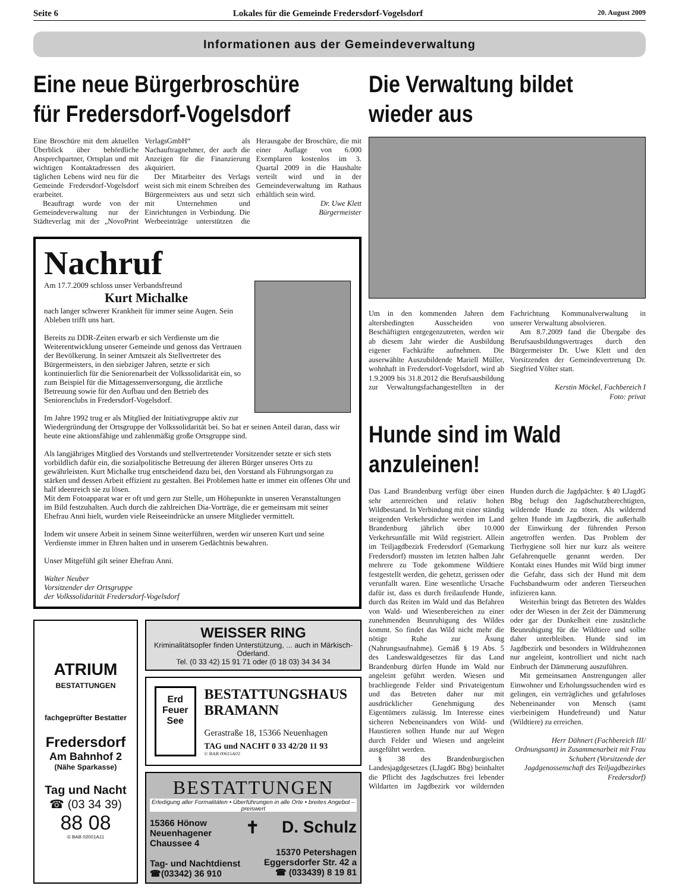Seite 6 Lokales für die Gemeinde Fredersdorf-Vogelsdorf 20. August 2009
Informationen aus der Gemeindeverwaltung
Eine neue Bürgerbroschüre für Fredersdorf-Vogelsdorf
Eine Broschüre mit dem aktuellen Überblick über behördliche Ansprechpartner, Ortsplan und mit wichtigen Kontaktadressen des täglichen Lebens wird neu für die Gemeinde Fredersdorf-Vogelsdorf erarbeitet.
Beauftragt wurde von der Gemeindeverwaltung nur der Städteverlag mit der „NovoPrint VerlagsGmbH“ als Nachauftragnehmer, der auch die Anzeigen für die Finanzierung akquiriert.
Der Mitarbeiter des Verlags weist sich mit einem Schreiben des Bürgermeisters aus und setzt sich mit Unternehmen und Einrichtungen in Verbindung. Die Werbeeinträge unterstützen die Herausgabe der Broschüre, die mit einer Auflage von 6.000 Exemplaren kostenlos im 3. Quartal 2009 in die Haushalte verteilt wird und in der Gemeindeverwaltung im Rathaus erhältlich sein wird.
Dr. Uwe Klett
Bürgermeister
Nachruf
Am 17.7.2009 schloss unser Verbandsfreund
Kurt Michalke
nach langer schwerer Krankheit für immer seine Augen. Sein Ableben trifft uns hart.
Bereits zu DDR-Zeiten erwarb er sich Verdienste um die Weiterentwicklung unserer Gemeinde und genoss das Vertrauen der Bevölkerung. In seiner Amtszeit als Stellvertreter des Bürgermeisters, in den siebziger Jahren, setzte er sich kontinuierlich für die Seniorenarbeit der Volkssolidarität ein, so zum Beispiel für die Mittagessenversorgung, die ärztliche Betreuung sowie für den Aufbau und den Betrieb des Seniorenclubs in Fredersdorf-Vogelsdorf.
Im Jahre 1992 trug er als Mitglied der Initiativgruppe aktiv zur Wiedergründung der Ortsgruppe der Volkssolidarität bei. So hat er seinen Anteil daran, dass wir heute eine aktionsfähige und zahlenmäßig große Ortsgruppe sind.
Als langjähriges Mitglied des Vorstands und stellvertretender Vorsitzender setzte er sich stets vorbildlich dafür ein, die sozialpolitische Betreuung der älteren Bürger unseres Orts zu gewährleisten. Kurt Michalke trug entscheidend dazu bei, den Vorstand als Führungsorgan zu stärken und dessen Arbeit effizient zu gestalten. Bei Problemen hatte er immer ein offenes Ohr und half ideenreich sie zu lösen.
Mit dem Fotoapparat war er oft und gern zur Stelle, um Höhepunkte in unseren Veranstaltungen im Bild festzuhalten. Auch durch die zahlreichen Dia-Vorträge, die er gemeinsam mit seiner Ehefrau Anni hielt, wurden viele Reiseeindrücke an unsere Mitglieder vermittelt.
Indem wir unsere Arbeit in seinem Sinne weiterführen, werden wir unseren Kurt und seine Verdienste immer in Ehren halten und in unserem Gedächtnis bewahren.
Unser Mitgefühl gilt seiner Ehefrau Anni.
Walter Neuber
Vorsitzender der Ortsgruppe
der Volkssolidarität Fredersdorf-Vogelsdorf
ATRIUM
BESTATTUNGEN
fachgeprüfter Bestatter
Fredersdorf
Am Bahnhof 2
(Nähe Sparkasse)
Tag und Nacht
☎ (03 34 39)
88 08
© BAB 02001A11
WEISSER RING
Kriminalitätsopfer finden Unterstützung, ... auch in Märkisch-Oderland.
Tel. (0 33 42) 15 91 71 oder (0 18 03) 34 34 34
Erd
Feuer
See
BESTATTUNGSHAUS
BRAMANN
Gerastraße 18, 15366 Neuenhagen
TAG und NACHT 0 33 42/20 11 93
© BAB 00615A02
BESTATTUNGEN
Erledigung aller Formalitäten • Überführungen in alle Orte • breites Angebot – preiswert
15366 Hönow
Neuenhagener
Chaussee 4
Tag- und Nachtdienst
☎(03342) 36 910
✝ D. Schulz
15370 Petershagen
Eggersdorfer Str. 42 a
☎ (033439) 8 19 81
Die Verwaltung bildet wieder aus
Um in den kommenden Jahren dem altersbedingten Ausscheiden von Beschäftigten entgegenzutreten, werden wir ab diesem Jahr wieder die Ausbildung eigener Fachkräfte aufnehmen. Die auserwählte Auszubildende Mariell Müller, wohnhaft in Fredersdorf-Vogelsdorf, wird ab 1.9.2009 bis 31.8.2012 die Berufsausbildung zur Verwaltungsfachangestellten in der Fachrichtung Kommunalverwaltung in unserer Verwaltung absolvieren.
Am 8.7.2009 fand die Übergabe des Berufsausbildungsvertrages durch den Bürgermeister Dr. Uwe Klett und den Vorsitzenden der Gemeindevertretung Dr. Siegfried Völter statt.
Kerstin Möckel, Fachbereich I
Foto: privat
Hunde sind im Wald anzuleinen!
Das Land Brandenburg verfügt über einen sehr artenreichen und relativ hohen Wildbestand. In Verbindung mit einer ständig steigenden Verkehrsdichte werden im Land Brandenburg jährlich über 10.000 Verkehrsunfälle mit Wild registriert. Allein im Teiljagdbezirk Fredersdorf (Gemarkung Fredersdorf) mussten im letzten halben Jahr mehrere zu Tode gekommene Wildtiere festgestellt werden, die gehetzt, gerissen oder verunfallt waren. Eine wesentliche Ursache dafür ist, dass es durch freilaufende Hunde, durch das Reiten im Wald und das Befahren von Wald- und Wiesenbereichen zu einer zunehmenden Beunruhigung des Wildes kommt. So findet das Wild nicht mehr die nötige Ruhe zur Äsung (Nahrungsaufnahme). Gemäß § 19 Abs. 5 des Landeswaldgesetzes für das Land Brandenburg dürfen Hunde im Wald nur angeleint geführt werden. Wiesen und brachliegende Felder sind Privateigentum und das Betreten daher nur mit ausdrücklicher Genehmigung des Eigentümers zulässig. Im Interesse eines sicheren Nebeneinanders von Wild- und Haustieren sollten Hunde nur auf Wegen durch Felder und Wiesen und angeleint ausgeführt werden.
§ 38 des Brandenburgischen Landesjagdgesetzes (LJagdG Bbg) beinhaltet die Pflicht des Jagdschutzes frei lebender Wildarten im Jagdbezirk vor wildernden Hunden durch die Jagdpächter. § 40 LJagdG Bbg befugt den Jagdschutzberechtigten, wildernde Hunde zu töten. Als wildernd gelten Hunde im Jagdbezirk, die außerhalb der Einwirkung der führenden Person angetroffen werden. Das Problem der Tierhygiene soll hier nur kurz als weitere Gefahrenquelle genannt werden. Der Kontakt eines Hundes mit Wild birgt immer die Gefahr, dass sich der Hund mit dem Fuchsbandwurm oder anderen Tierseuchen infizieren kann.
Weiterhin bringt das Betreten des Waldes oder der Wiesen in der Zeit der Dämmerung oder gar der Dunkelheit eine zusätzliche Beunruhigung für die Wildtiere und sollte daher unterbleiben. Hunde sind im Jagdbezirk und besonders in Wildruhezonen nur angeleint, kontrolliert und nicht nach Einbruch der Dämmerung auszuführen.
Mit gemeinsamen Anstrengungen aller Einwohner und Erholungssuchenden wird es gelingen, ein verträgliches und gefahrloses Nebeneinander von Mensch (samt vierbeinigem Hundefreund) und Natur (Wildtiere) zu erreichen.
Herr Dähnert (Fachbereich III/ Ordnungsamt) in Zusammenarbeit mit Frau Schubert (Vorsitzende der Jagdgenossenschaft des Teiljagdbezirkes Fredersdorf)